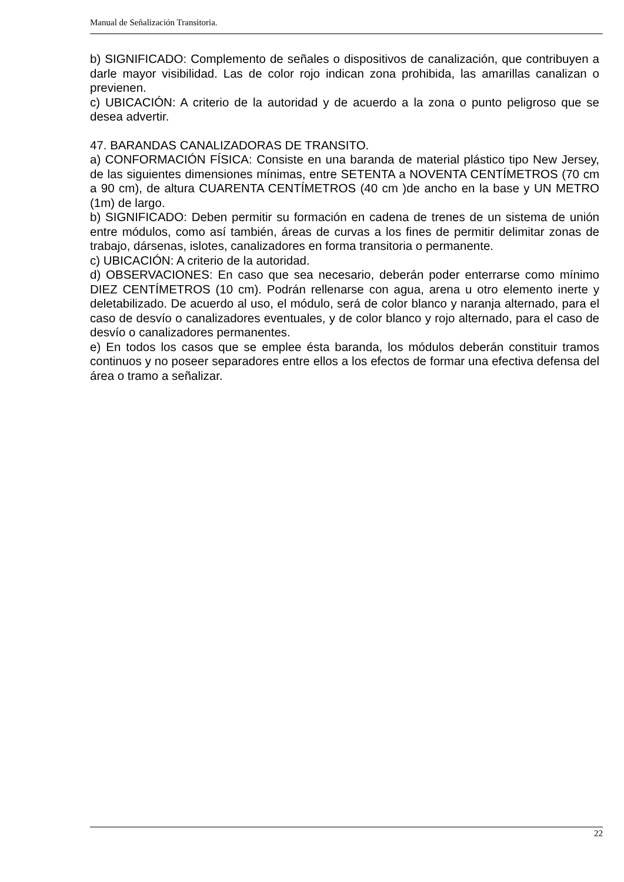Manual de Señalización Transitoria.
b) SIGNIFICADO: Complemento de señales o dispositivos de canalización, que contribuyen a darle mayor visibilidad. Las de color rojo indican zona prohibida, las amarillas canalizan o previenen.
c) UBICACIÓN: A criterio de la autoridad y de acuerdo a la zona o punto peligroso que se desea advertir.
47. BARANDAS CANALIZADORAS DE TRANSITO.
a) CONFORMACIÓN FÍSICA: Consiste en una baranda de material plástico tipo New Jersey, de las siguientes dimensiones mínimas, entre SETENTA a NOVENTA CENTÍMETROS (70 cm a 90 cm), de altura CUARENTA CENTÍMETROS (40 cm )de ancho en la base y UN METRO (1m) de largo.
b) SIGNIFICADO: Deben permitir su formación en cadena de trenes de un sistema de unión entre módulos, como así también, áreas de curvas a los fines de permitir delimitar zonas de trabajo, dársenas, islotes, canalizadores en forma transitoria o permanente.
c) UBICACIÓN: A criterio de la autoridad.
d) OBSERVACIONES: En caso que sea necesario, deberán poder enterrarse como mínimo DIEZ CENTÍMETROS (10 cm). Podrán rellenarse con agua, arena u otro elemento inerte y deletabilizado. De acuerdo al uso, el módulo, será de color blanco y naranja alternado, para el caso de desvío o canalizadores eventuales, y de color blanco y rojo alternado, para el caso de desvío o canalizadores permanentes.
e) En todos los casos que se emplee ésta baranda, los módulos deberán constituir tramos continuos y no poseer separadores entre ellos a los efectos de formar una efectiva defensa del área o tramo a señalizar.
22